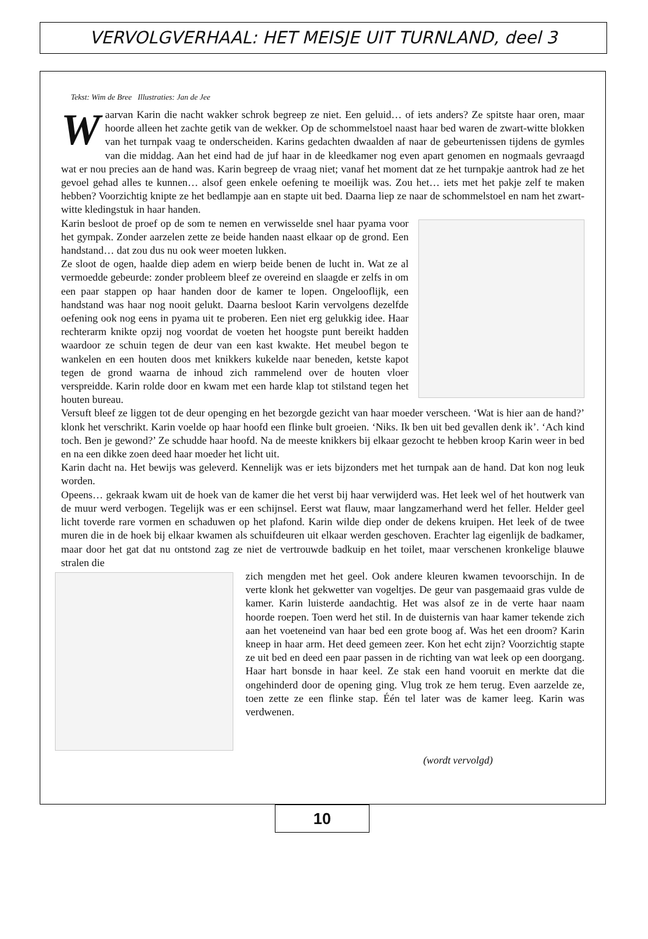VERVOLGVERHAAL: HET MEISJE UIT TURNLAND, deel 3
Tekst: Wim de Bree Illustraties: Jan de Jee
Waarvan Karin die nacht wakker schrok begreep ze niet. Een geluid… of iets anders? Ze spitste haar oren, maar hoorde alleen het zachte getik van de wekker. Op de schommelstoel naast haar bed waren de zwart-witte blokken van het turnpak vaag te onderscheiden. Karins gedachten dwaalden af naar de gebeurtenissen tijdens de gymles van die middag. Aan het eind had de juf haar in de kleedkamer nog even apart genomen en nogmaals gevraagd wat er nou precies aan de hand was. Karin begreep de vraag niet; vanaf het moment dat ze het turnpakje aantrok had ze het gevoel gehad alles te kunnen… alsof geen enkele oefening te moeilijk was. Zou het… iets met het pakje zelf te maken hebben? Voorzichtig knipte ze het bedlampje aan en stapte uit bed. Daarna liep ze naar de schommelstoel en nam het zwart-witte kledingstuk in haar handen.
Karin besloot de proef op de som te nemen en verwisselde snel haar pyama voor het gympak. Zonder aarzelen zette ze beide handen naast elkaar op de grond. Een handstand… dat zou dus nu ook weer moeten lukken.
Ze sloot de ogen, haalde diep adem en wierp beide benen de lucht in. Wat ze al vermoedde gebeurde: zonder probleem bleef ze overeind en slaagde er zelfs in om een paar stappen op haar handen door de kamer te lopen. Ongelooflijk, een handstand was haar nog nooit gelukt. Daarna besloot Karin vervolgens dezelfde oefening ook nog eens in pyama uit te proberen. Een niet erg gelukkig idee. Haar rechterarm knikte opzij nog voordat de voeten het hoogste punt bereikt hadden waardoor ze schuin tegen de deur van een kast kwakte. Het meubel begon te wankelen en een houten doos met knikkers kukelde naar beneden, ketste kapot tegen de grond waarna de inhoud zich rammelend over de houten vloer verspreidde. Karin rolde door en kwam met een harde klap tot stilstand tegen het houten bureau.
Versuft bleef ze liggen tot de deur openging en het bezorgde gezicht van haar moeder verscheen. ‘Wat is hier aan de hand?’ klonk het verschrikt. Karin voelde op haar hoofd een flinke bult groeien. ‘Niks. Ik ben uit bed gevallen denk ik’. ‘Ach kind toch. Ben je gewond?’ Ze schudde haar hoofd. Na de meeste knikkers bij elkaar gezocht te hebben kroop Karin weer in bed en na een dikke zoen deed haar moeder het licht uit.
Karin dacht na. Het bewijs was geleverd. Kennelijk was er iets bijzonders met het turnpak aan de hand. Dat kon nog leuk worden.
Opeens… gekraak kwam uit de hoek van de kamer die het verst bij haar verwijderd was. Het leek wel of het houtwerk van de muur werd verbogen. Tegelijk was er een schijnsel. Eerst wat flauw, maar langzamerhand werd het feller. Helder geel licht toverde rare vormen en schaduwen op het plafond. Karin wilde diep onder de dekens kruipen. Het leek of de twee muren die in de hoek bij elkaar kwamen als schuifdeuren uit elkaar werden geschoven. Erachter lag eigenlijk de badkamer, maar door het gat dat nu ontstond zag ze niet de vertrouwde badkuip en het toilet, maar verschenen kronkelige blauwe stralen die
zich mengden met het geel. Ook andere kleuren kwamen tevoorschijn. In de verte klonk het gekwetter van vogeltjes. De geur van pasgemaaid gras vulde de kamer. Karin luisterde aandachtig. Het was alsof ze in de verte haar naam hoorde roepen. Toen werd het stil. In de duisternis van haar kamer tekende zich aan het voeteneind van haar bed een grote boog af. Was het een droom? Karin kneep in haar arm. Het deed gemeen zeer. Kon het echt zijn? Voorzichtig stapte ze uit bed en deed een paar passen in de richting van wat leek op een doorgang. Haar hart bonsde in haar keel. Ze stak een hand vooruit en merkte dat die ongehinderd door de opening ging. Vlug trok ze hem terug. Even aarzelde ze, toen zette ze een flinke stap. Één tel later was de kamer leeg. Karin was verdwenen.
(wordt vervolgd)
10